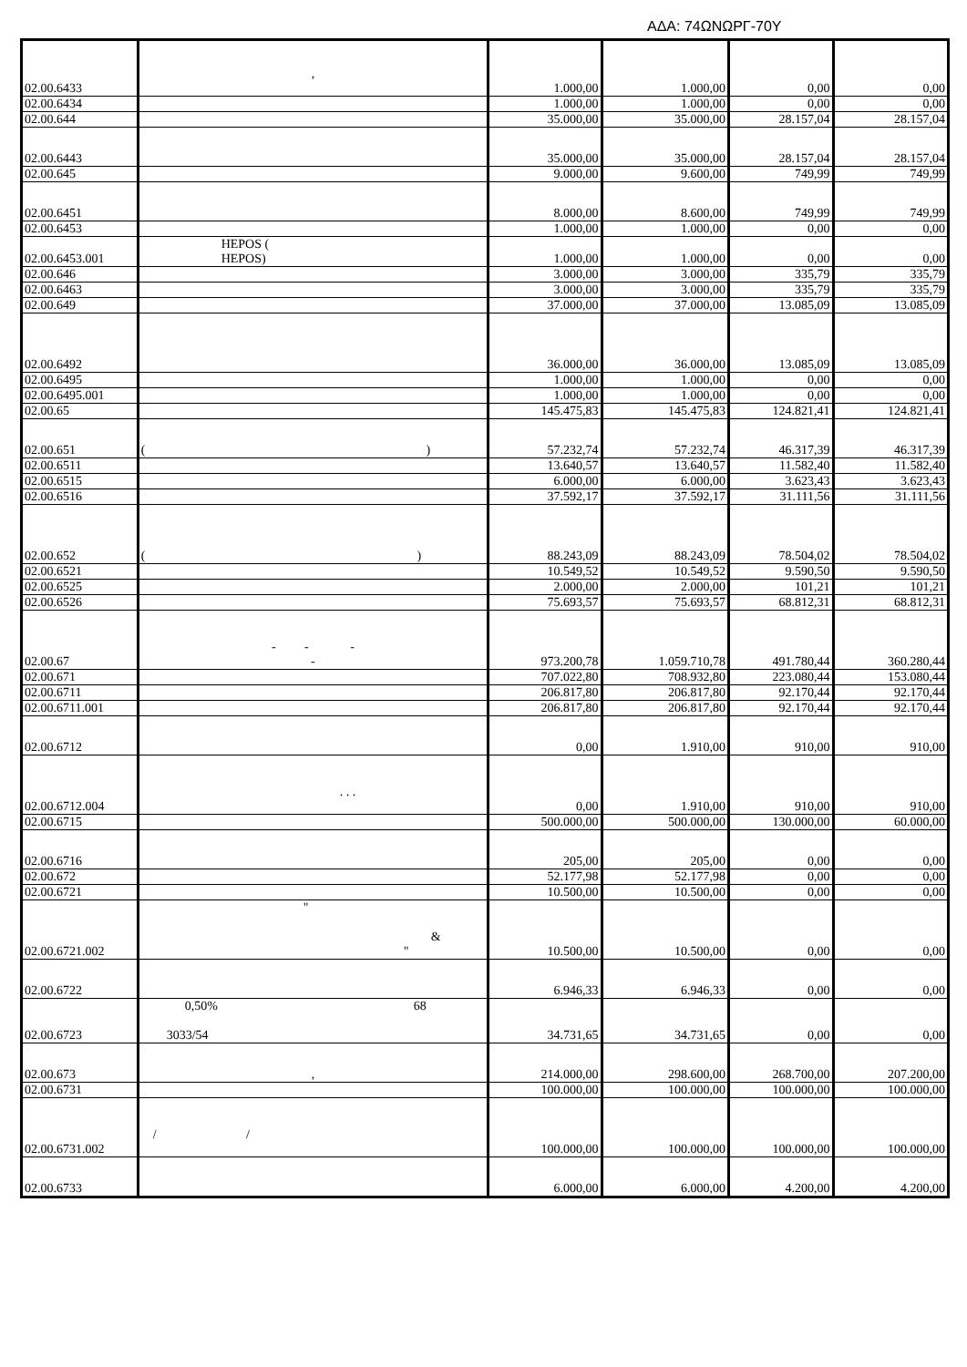ΑΔΑ: 74ΩΝΩΡΓ-70Υ
| 02.00.6433 | , | 1.000,00 | 1.000,00 | 0,00 | 0,00 |
| 02.00.6434 | | 1.000,00 | 1.000,00 | 0,00 | 0,00 |
| 02.00.644 | | 35.000,00 | 35.000,00 | 28.157,04 | 28.157,04 |
| 02.00.6443 | | 35.000,00 | 35.000,00 | 28.157,04 | 28.157,04 |
| 02.00.645 | | 9.000,00 | 9.600,00 | 749,99 | 749,99 |
| 02.00.6451 | | 8.000,00 | 8.600,00 | 749,99 | 749,99 |
| 02.00.6453 | | 1.000,00 | 1.000,00 | 0,00 | 0,00 |
| 02.00.6453.001 | HEPOS ( HEPOS) | 1.000,00 | 1.000,00 | 0,00 | 0,00 |
| 02.00.646 | | 3.000,00 | 3.000,00 | 335,79 | 335,79 |
| 02.00.6463 | | 3.000,00 | 3.000,00 | 335,79 | 335,79 |
| 02.00.649 | | 37.000,00 | 37.000,00 | 13.085,09 | 13.085,09 |
| 02.00.6492 | | 36.000,00 | 36.000,00 | 13.085,09 | 13.085,09 |
| 02.00.6495 | | 1.000,00 | 1.000,00 | 0,00 | 0,00 |
| 02.00.6495.001 | | 1.000,00 | 1.000,00 | 0,00 | 0,00 |
| 02.00.65 | | 145.475,83 | 145.475,83 | 124.821,41 | 124.821,41 |
| 02.00.651 | ( ) | 57.232,74 | 57.232,74 | 46.317,39 | 46.317,39 |
| 02.00.6511 | | 13.640,57 | 13.640,57 | 11.582,40 | 11.582,40 |
| 02.00.6515 | | 6.000,00 | 6.000,00 | 3.623,43 | 3.623,43 |
| 02.00.6516 | | 37.592,17 | 37.592,17 | 31.111,56 | 31.111,56 |
| 02.00.652 | ( ) | 88.243,09 | 88.243,09 | 78.504,02 | 78.504,02 |
| 02.00.6521 | | 10.549,52 | 10.549,52 | 9.590,50 | 9.590,50 |
| 02.00.6525 | | 2.000,00 | 2.000,00 | 101,21 | 101,21 |
| 02.00.6526 | | 75.693,57 | 75.693,57 | 68.812,31 | 68.812,31 |
| 02.00.67 | - - - - | 973.200,78 | 1.059.710,78 | 491.780,44 | 360.280,44 |
| 02.00.671 | | 707.022,80 | 708.932,80 | 223.080,44 | 153.080,44 |
| 02.00.6711 | | 206.817,80 | 206.817,80 | 92.170,44 | 92.170,44 |
| 02.00.6711.001 | | 206.817,80 | 206.817,80 | 92.170,44 | 92.170,44 |
| 02.00.6712 | | 0,00 | 1.910,00 | 910,00 | 910,00 |
| 02.00.6712.004 | . . . | 0,00 | 1.910,00 | 910,00 | 910,00 |
| 02.00.6715 | | 500.000,00 | 500.000,00 | 130.000,00 | 60.000,00 |
| 02.00.6716 | | 205,00 | 205,00 | 0,00 | 0,00 |
| 02.00.672 | | 52.177,98 | 52.177,98 | 0,00 | 0,00 |
| 02.00.6721 | | 10.500,00 | 10.500,00 | 0,00 | 0,00 |
| 02.00.6721.002 | " & " | 10.500,00 | 10.500,00 | 0,00 | 0,00 |
| 02.00.6722 | | 6.946,33 | 6.946,33 | 0,00 | 0,00 |
| 02.00.6723 | 0,50% 68 3033/54 | 34.731,65 | 34.731,65 | 0,00 | 0,00 |
| 02.00.673 | , | 214.000,00 | 298.600,00 | 268.700,00 | 207.200,00 |
| 02.00.6731 | | 100.000,00 | 100.000,00 | 100.000,00 | 100.000,00 |
| 02.00.6731.002 | / / | 100.000,00 | 100.000,00 | 100.000,00 | 100.000,00 |
| 02.00.6733 | | 6.000,00 | 6.000,00 | 4.200,00 | 4.200,00 |